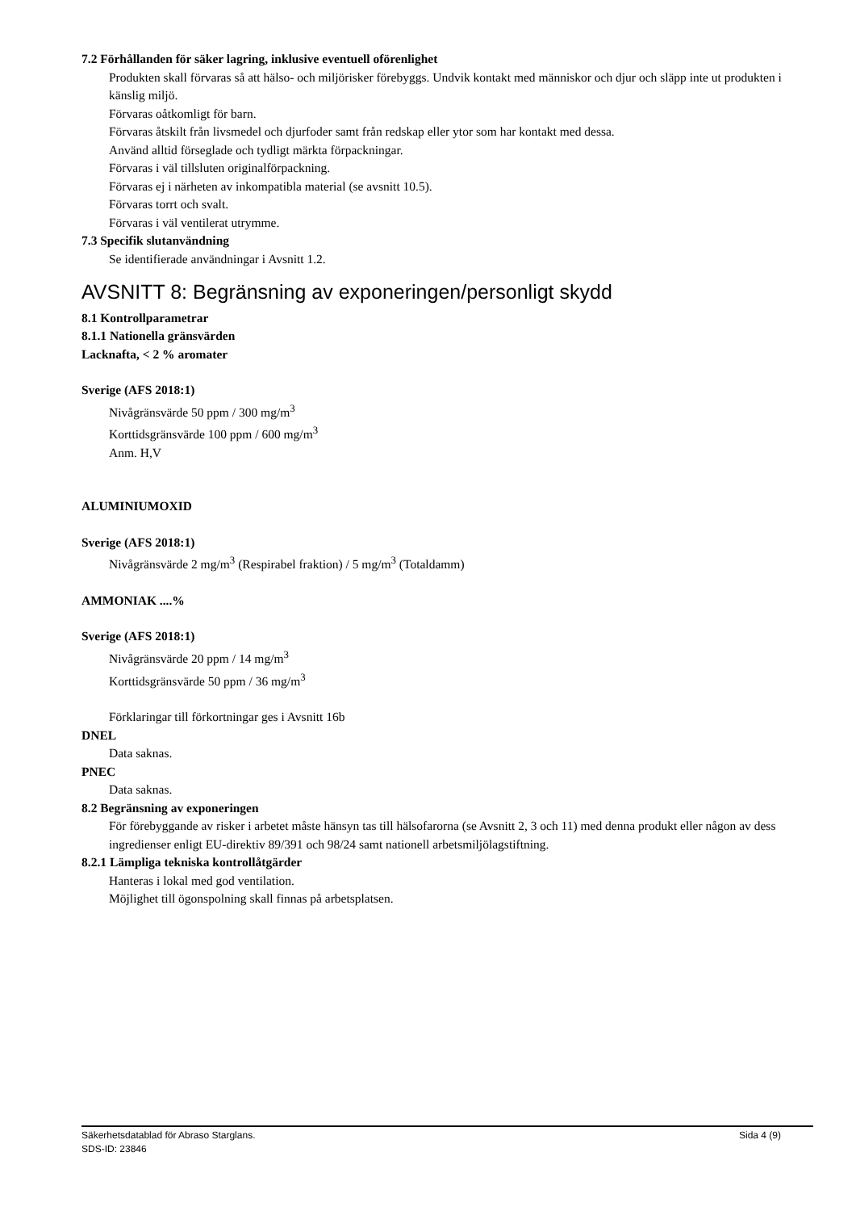7.2 Förhållanden för säker lagring, inklusive eventuell oförenlighet
Produkten skall förvaras så att hälso- och miljörisker förebyggs. Undvik kontakt med människor och djur och släpp inte ut produkten i känslig miljö.
Förvaras oåtkomligt för barn.
Förvaras åtskilt från livsmedel och djurfoder samt från redskap eller ytor som har kontakt med dessa.
Använd alltid förseglade och tydligt märkta förpackningar.
Förvaras i väl tillsluten originalförpackning.
Förvaras ej i närheten av inkompatibla material (se avsnitt 10.5).
Förvaras torrt och svalt.
Förvaras i väl ventilerat utrymme.
7.3 Specifik slutanvändning
Se identifierade användningar i Avsnitt 1.2.
AVSNITT 8: Begränsning av exponeringen/personligt skydd
8.1 Kontrollparametrar
8.1.1 Nationella gränsvärden
Lacknafta, < 2 % aromater
Sverige (AFS 2018:1)
Nivågränsvärde 50 ppm / 300 mg/m<sup>3</sup>
Korttidsgränsvärde 100 ppm / 600 mg/m<sup>3</sup>
Anm. H,V
ALUMINIUMOXID
Sverige (AFS 2018:1)
Nivågränsvärde 2 mg/m<sup>3</sup> (Respirabel fraktion) / 5 mg/m<sup>3</sup> (Totaldamm)
AMMONIAK ....%
Sverige (AFS 2018:1)
Nivågränsvärde 20 ppm / 14 mg/m<sup>3</sup>
Korttidsgränsvärde 50 ppm / 36 mg/m<sup>3</sup>
Förklaringar till förkortningar ges i Avsnitt 16b
DNEL
Data saknas.
PNEC
Data saknas.
8.2 Begränsning av exponeringen
För förebyggande av risker i arbetet måste hänsyn tas till hälsofarorna (se Avsnitt 2, 3 och 11) med denna produkt eller någon av dess ingredienser enligt EU-direktiv 89/391 och 98/24 samt nationell arbetsmiljölagstiftning.
8.2.1 Lämpliga tekniska kontrollåtgärder
Hanteras i lokal med god ventilation.
Möjlighet till ögonspolning skall finnas på arbetsplatsen.
Sida 4 (9) Säkerhetsdatablad för Abraso Starglans.
SDS-ID: 23846